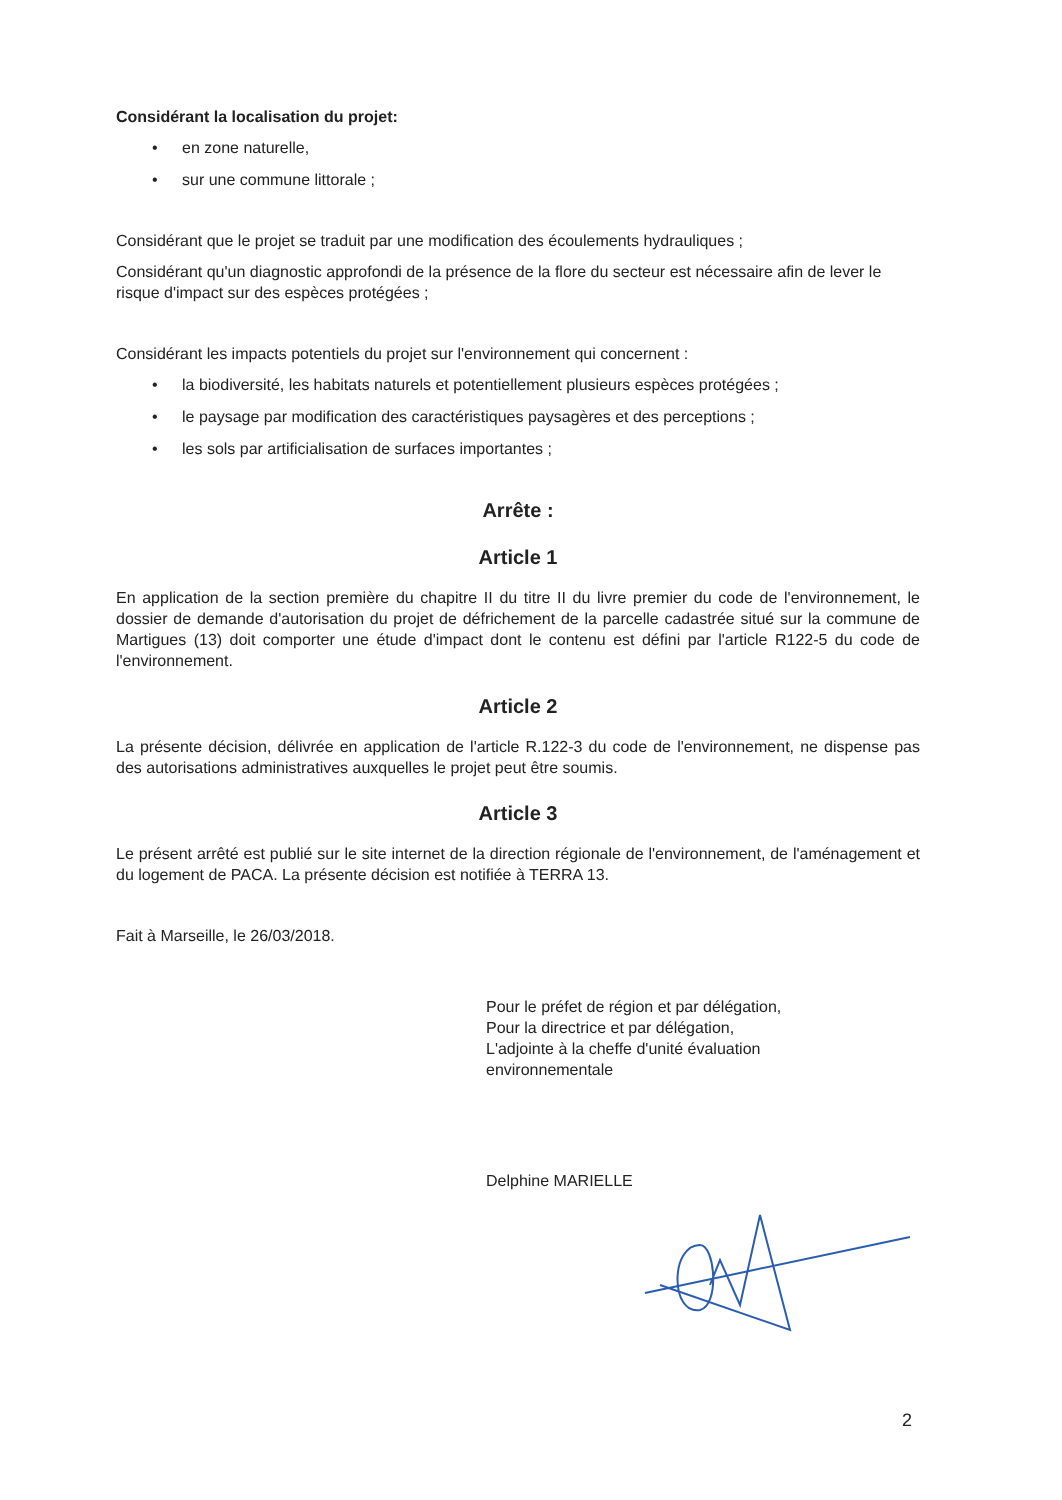Considérant la localisation du projet:
• en zone naturelle,
• sur une commune littorale ;
Considérant que le projet se traduit par une modification des écoulements hydrauliques ;
Considérant qu'un diagnostic approfondi de la présence de la flore du secteur est nécessaire afin de lever le risque d'impact sur des espèces protégées ;
Considérant les impacts potentiels du projet sur l'environnement qui concernent :
• la biodiversité, les habitats naturels et potentiellement plusieurs espèces protégées ;
• le paysage par modification des caractéristiques paysagères et des perceptions ;
• les sols par artificialisation de surfaces importantes ;
Arrête :
Article 1
En application de la section première du chapitre II du titre II du livre premier du code de l'environnement, le dossier de demande d'autorisation du projet de défrichement de la parcelle cadastrée situé sur la commune de Martigues (13) doit comporter une étude d'impact dont le contenu est défini par l'article R122-5 du code de l'environnement.
Article 2
La présente décision, délivrée en application de l'article R.122-3 du code de l'environnement, ne dispense pas des autorisations administratives auxquelles le projet peut être soumis.
Article 3
Le présent arrêté est publié sur le site internet de la direction régionale de l'environnement, de l'aménagement et du logement de PACA. La présente décision est notifiée à TERRA 13.
Fait à Marseille, le 26/03/2018.
Pour le préfet de région et par délégation,
Pour la directrice et par délégation,
L'adjointe à la cheffe d'unité évaluation
environnementale
Delphine MARIELLE
2